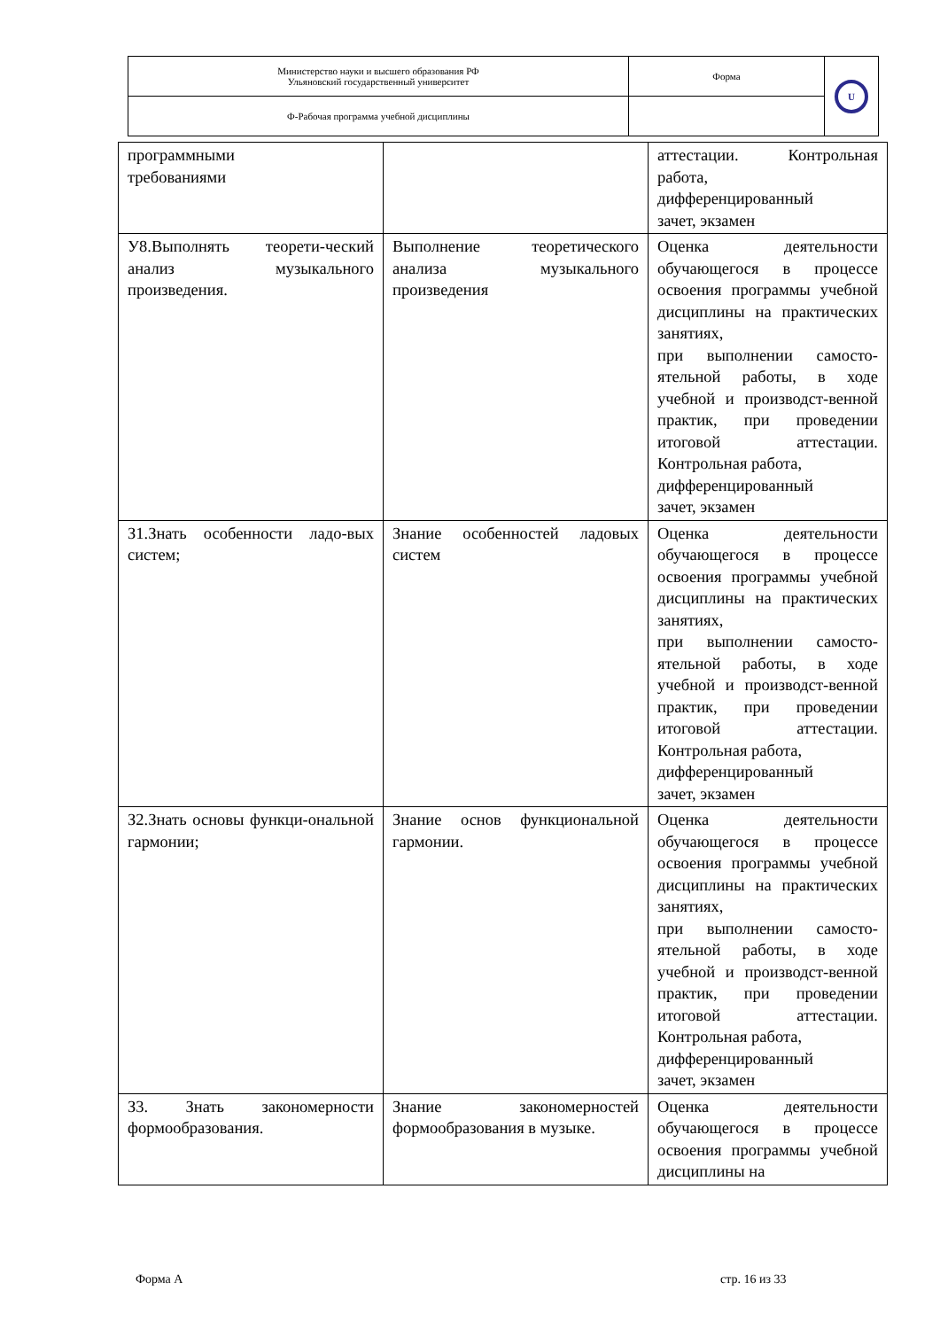| Министерство науки и высшего образования РФ Ульяновский государственный университет | Форма | U |
| Ф-Рабочая программа учебной дисциплины | | |
| программными требованиями | | аттестации. Контрольная работа, дифференцированный зачет, экзамен |
| У8.Выполнять теорети-ческий анализ музыкального произведения. | Выполнение теоретического анализа музыкального произведения | Оценка деятельности обучающегося в процессе освоения программы учебной дисциплины на практических занятиях, при выполнении самосто-ятельной работы, в ходе учебной и производст-венной практик, при проведении итоговой аттестации. Контрольная работа, дифференцированный зачет, экзамен |
| З1.Знать особенности ладо-вых систем; | Знание особенностей ладовых систем | Оценка деятельности обучающегося в процессе освоения программы учебной дисциплины на практических занятиях, при выполнении самосто-ятельной работы, в ходе учебной и производст-венной практик, при проведении итоговой аттестации. Контрольная работа, дифференцированный зачет, экзамен |
| З2.Знать основы функци-ональной гармонии; | Знание основ функциональной гармонии. | Оценка деятельности обучающегося в процессе освоения программы учебной дисциплины на практических занятиях, при выполнении самосто-ятельной работы, в ходе учебной и производст-венной практик, при проведении итоговой аттестации. Контрольная работа, дифференцированный зачет, экзамен |
| З3. Знать закономерности формообразования. | Знание закономерностей формообразования в музыке. | Оценка деятельности обучающегося в процессе освоения программы учебной дисциплины на |
Форма А стр. 16 из 33